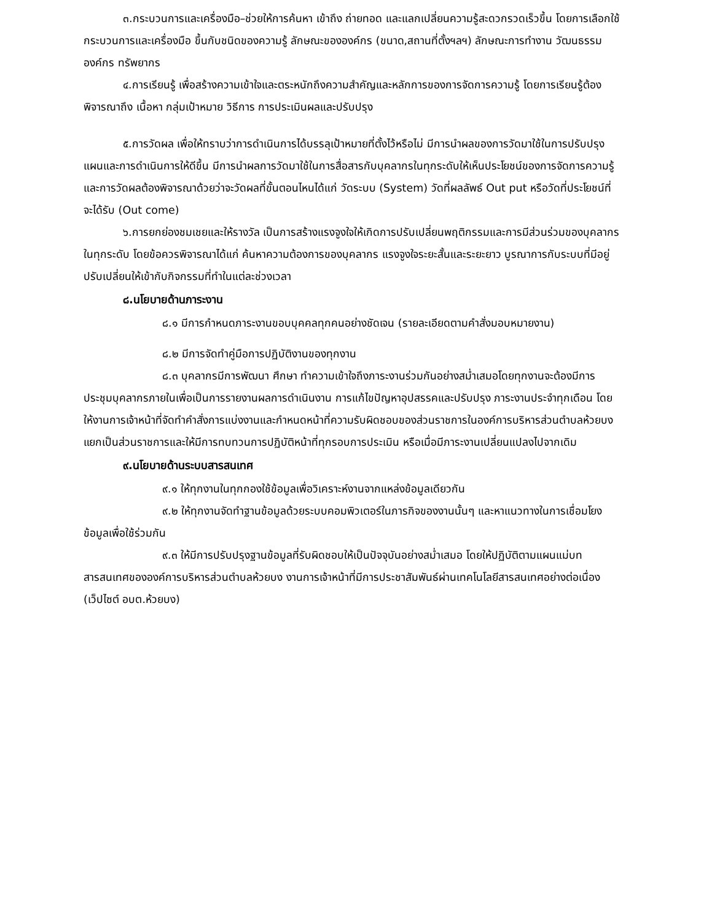๓.กระบวนการและเครื่องมือ–ช่วยให้การค้นหา เข้าถึง ถ่ายทอด และแลกเปลี่ยนความรู้สะดวกรวดเร็วขึ้น โดยการเลือกใช้กระบวนการและเครื่องมือ ขึ้นกับชนิดของความรู้ ลักษณะขององค์กร (ขนาด,สถานที่ตั้งฯลฯ) ลักษณะการทำงาน วัฒนธรรมองค์กร ทรัพยากร
๔.การเรียนรู้ เพื่อสร้างความเข้าใจและตระหนักถึงความสำคัญและหลักการของการจัดการความรู้ โดยการเรียนรู้ต้องพิจารณาถึง เนื้อหา กลุ่มเป้าหมาย วิธีการ การประเมินผลและปรับปรุง
๕.การวัดผล เพื่อให้ทราบว่าการดำเนินการได้บรรลุเป้าหมายที่ตั้งไว้หรือไม่ มีการนำผลของการวัดมาใช้ในการปรับปรุงแผนและการดำเนินการให้ดีขึ้น มีการนำผลการวัดมาใช้ในการสื่อสารกับบุคลากรในทุกระดับให้เห็นประโยชน์ของการจัดการความรู้ และการวัดผลต้องพิจารณาด้วยว่าจะวัดผลที่ขั้นตอนไหนได้แก่ วัดระบบ (System) วัดที่ผลลัพธ์ Out put หรือวัดที่ประโยชน์ที่จะได้รับ (Out come)
๖.การยกย่องชมเชยและให้รางวัล เป็นการสร้างแรงจูงใจให้เกิดการปรับเปลี่ยนพฤติกรรมและการมีส่วนร่วมของบุคลากรในทุกระดับ โดยข้อควรพิจารณาได้แก่ ค้นหาความต้องการของบุคลากร แรงจูงใจระยะสั้นและระยะยาว บูรณาการกับระบบที่มีอยู่ ปรับเปลี่ยนให้เข้ากับกิจกรรมที่ทำในแต่ละช่วงเวลา
๘.นโยบายด้านภาระงาน
๘.๑ มีการกำหนดภาระงานขอบบุคคลทุกคนอย่างชัดเจน (รายละเอียดตามคำสั่งมอบหมายงาน)
๘.๒ มีการจัดทำคู่มือการปฏิบัติงานของทุกงาน
๘.๓ บุคลากรมีการพัฒนา ศึกษา ทำความเข้าใจถึงภาระงานร่วมกันอย่างสม่ำเสมอโดยทุกงานจะต้องมีการประชุมบุคลากรภายในเพื่อเป็นการรายงานผลการดำเนินงาน การแก้ไขปัญหาอุปสรรคและปรับปรุง ภาระงานประจำทุกเดือน โดยให้งานการเจ้าหน้าที่จัดทำคำสั่งการแบ่งงานและกำหนดหน้าที่ความรับผิดชอบของส่วนราชการในองค์การบริหารส่วนตำบลห้วยบง แยกเป็นส่วนราชการและให้มีการทบทวนการปฏิบัติหน้าที่ทุกรอบการประเมิน หรือเมื่อมีภาระงานเปลี่ยนแปลงไปจากเดิม
๙.นโยบายด้านระบบสารสนเทศ
๙.๑ ให้ทุกงานในทุกกองใช้ข้อมูลเพื่อวิเคราะห์งานจากแหล่งข้อมูลเดียวกัน
๙.๒ ให้ทุกงานจัดทำฐานข้อมูลด้วยระบบคอมพิวเตอร์ในภารกิจของงานนั้นๆ และหาแนวทางในการเชื่อมโยงข้อมูลเพื่อใช้ร่วมกัน
๙.๓ ให้มีการปรับปรุงฐานข้อมูลที่รับผิดชอบให้เป็นปัจจุบันอย่างสม่ำเสมอ โดยให้ปฏิบัติตามแผนแม่บทสารสนเทศขององค์การบริหารส่วนตำบลห้วยบง งานการเจ้าหน้าที่มีการประชาสัมพันธ์ผ่านเทคโนโลยีสารสนเทศอย่างต่อเนื่อง (เว็ปไซต์ อบต.ห้วยบง)